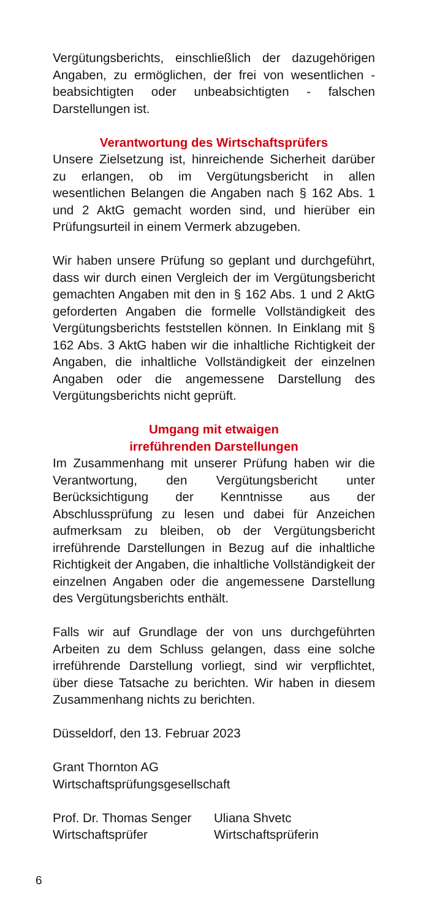Vergütungsberichts, einschließlich der dazugehörigen Angaben, zu ermöglichen, der frei von wesentlichen - beabsichtigten oder unbeabsichtigten - falschen Darstellungen ist.
Verantwortung des Wirtschaftsprüfers
Unsere Zielsetzung ist, hinreichende Sicherheit darüber zu erlangen, ob im Vergütungsbericht in allen wesentlichen Belangen die Angaben nach § 162 Abs. 1 und 2 AktG gemacht worden sind, und hierüber ein Prüfungsurteil in einem Vermerk abzugeben.
Wir haben unsere Prüfung so geplant und durchgeführt, dass wir durch einen Vergleich der im Vergütungsbericht gemachten Angaben mit den in § 162 Abs. 1 und 2 AktG geforderten Angaben die formelle Vollständigkeit des Vergütungsberichts feststellen können. In Einklang mit § 162 Abs. 3 AktG haben wir die inhaltliche Richtigkeit der Angaben, die inhaltliche Vollständigkeit der einzelnen Angaben oder die angemessene Darstellung des Vergütungsberichts nicht geprüft.
Umgang mit etwaigen
irreführenden Darstellungen
Im Zusammenhang mit unserer Prüfung haben wir die Verantwortung, den Vergütungsbericht unter Berücksichtigung der Kenntnisse aus der Abschlussprüfung zu lesen und dabei für Anzeichen aufmerksam zu bleiben, ob der Vergütungsbericht irreführende Darstellungen in Bezug auf die inhaltliche Richtigkeit der Angaben, die inhaltliche Vollständigkeit der einzelnen Angaben oder die angemessene Darstellung des Vergütungsberichts enthält.
Falls wir auf Grundlage der von uns durchgeführten Arbeiten zu dem Schluss gelangen, dass eine solche irreführende Darstellung vorliegt, sind wir verpflichtet, über diese Tatsache zu berichten. Wir haben in diesem Zusammenhang nichts zu berichten.
Düsseldorf, den 13. Februar 2023
Grant Thornton AG
Wirtschaftsprüfungsgesellschaft
Prof. Dr. Thomas Senger
Wirtschaftsprüfer
Uliana Shvetc
Wirtschaftsprüferin
6